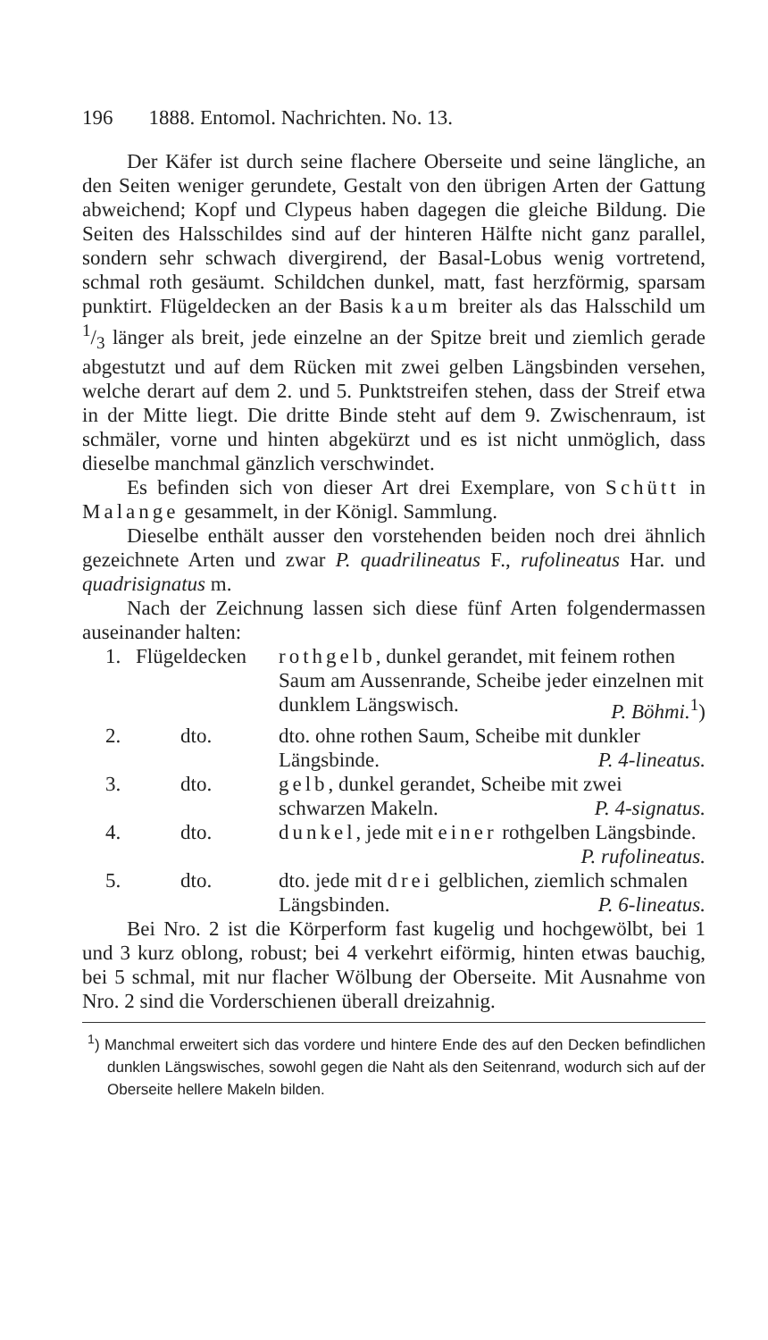196 1888. Entomol. Nachrichten. No. 13.
Der Käfer ist durch seine flachere Oberseite und seine längliche, an den Seiten weniger gerundete, Gestalt von den übrigen Arten der Gattung abweichend; Kopf und Clypeus haben dagegen die gleiche Bildung. Die Seiten des Halsschildes sind auf der hinteren Hälfte nicht ganz parallel, sondern sehr schwach divergirend, der Basal-Lobus wenig vortretend, schmal roth gesäumt. Schildchen dunkel, matt, fast herzförmig, sparsam punktirt. Flügeldecken an der Basis kaum breiter als das Halsschild um 1/3 länger als breit, jede einzelne an der Spitze breit und ziemlich gerade abgestutzt und auf dem Rücken mit zwei gelben Längsbinden versehen, welche derart auf dem 2. und 5. Punktstreifen stehen, dass der Streif etwa in der Mitte liegt. Die dritte Binde steht auf dem 9. Zwischenraum, ist schmäler, vorne und hinten abgekürzt und es ist nicht unmöglich, dass dieselbe manchmal gänzlich verschwindet.
Es befinden sich von dieser Art drei Exemplare, von Schütt in Malange gesammelt, in der Königl. Sammlung.
Dieselbe enthält ausser den vorstehenden beiden noch drei ähnlich gezeichnete Arten und zwar P. quadrilineatus F., rufolineatus Har. und quadrisignatus m.
Nach der Zeichnung lassen sich diese fünf Arten folgendermassen auseinander halten:
| 1. | Flügeldecken | rothgelb , dunkel gerandet, mit feinem rothen Saum am Aussenrande, Scheibe jeder einzelnen mit dunklem Längswisch. P. Böhmi.<sup>1</sup>) |
| 2. | dto. | dto. ohne rothen Saum, Scheibe mit dunkler Längsbinde. P. 4-lineatus. |
| 3. | dto. | gelb , dunkel gerandet, Scheibe mit zwei schwarzen Makeln. P. 4-signatus. |
| 4. | dto. | dunkel , jede mit einer rothgelben Längsbinde. P. rufolineatus. |
| 5. | dto. | dto. jede mit drei gelblichen, ziemlich schmalen Längsbinden. P. 6-lineatus. |
Bei Nro. 2 ist die Körperform fast kugelig und hochgewölbt, bei 1 und 3 kurz oblong, robust; bei 4 verkehrt eiförmig, hinten etwas bauchig, bei 5 schmal, mit nur flacher Wölbung der Oberseite. Mit Ausnahme von Nro. 2 sind die Vorderschienen überall dreizahnig.
<sup>1</sup>) Manchmal erweitert sich das vordere und hintere Ende des auf den Decken befindlichen dunklen Längswisches, sowohl gegen die Naht als den Seitenrand, wodurch sich auf der Oberseite hellere Makeln bilden.